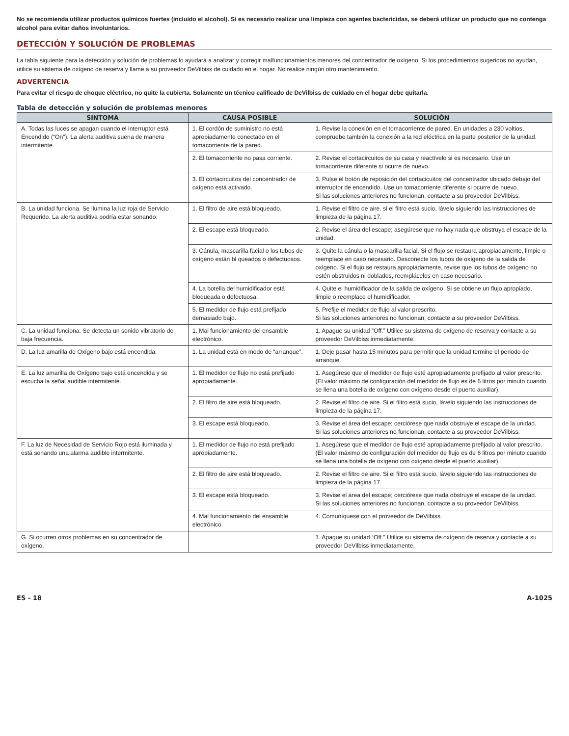No se recomienda utilizar productos químicos fuertes (incluido el alcohol). Si es necesario realizar una limpieza con agentes bactericidas, se deberá utilizar un producto que no contenga alcohol para evitar daños involuntarios.
DETECCIÓN Y SOLUCIÓN DE PROBLEMAS
La tabla siguiente para la detección y solución de problemas lo ayudará a analizar y corregir malfuncionamientos menores del concentrador de oxígeno. Si los procedimientos sugeridos no ayudan, utilice su sistema de oxígeno de reserva y llame a su proveedor DeVilbiss de cuidado en el hogar. No realice ningún otro mantenimiento.
ADVERTENCIA
Para evitar el riesgo de choque eléctrico, no quite la cubierta. Solamente un técnico calificado de DeVilbiss de cuidado en el hogar debe quitarla.
Tabla de detección y solución de problemas menores
| SINTOMA | CAUSA POSIBLE | SOLUCIÓN |
| --- | --- | --- |
| A. Todas las luces se apagan cuando el interruptor está Encendido (“On”). La alerta auditiva suena de manera intermitente. | 1. El cordón de suministro no está apropiadamente conectado en el tomacorriente de la pared. | 1. Revise la conexión en el tomacorriente de pared. En unidades a 230 voltios, compruebe también la conexión a la red eléctrica en la parte posterior de la unidad. |
| | 2. El tomacorriente no pasa corriente. | 2. Revise el cortacircuitos de su casa y reactívelo si es necesario. Use un tomacorriente diferente si ocurre de nuevo. |
| | 3. El cortacircuitos del concentrador de oxígeno está activado. | 3. Pulse el botón de reposición del cortacicuitos del concentrador ubicado debajo del interruptor de encendido. Use un tomacorriente diferente si ocurre de nuevo. Si las soluciones anteriores no funcionan, contacte a su proveedor DeVilbiss. |
| B. La unidad funciona. Se ilumina la luz roja de Servicio Requerido. La alerta auditiva podría estar sonando. | 1. El filtro de aire está bloqueado. | 1. Revise el filtro de aire. si el filtro está sucio, lávelo siguiendo las instrucciones de limpieza de la página 17. |
| | 2. El escape está bloqueado. | 2. Revise el área del escape; asegúrese que no hay nada que obstruya el escape de la unidad. |
| | 3. Cánula, mascarilla facial o los tubos de oxígeno están bl queados o defectuosos. | 3. Quite la cánula o la mascarilla facial. Si el flujo se restaura apropiadamente, limpie o reemplace en caso necesario. Desconecte los tubos de oxígeno de la salida de oxígeno. Si el flujo se restaura apropiadamente, revise que los tubos de oxígeno no estén obstruidos ni doblados, reemplácelos en caso necesario. |
| | 4. La botella del humidificador está bloqueada o defectuosa. | 4. Quite el humidificador de la salida de oxígeno. Si se obtiene un flujo apropiado, limpie o reemplace el humidificador. |
| | 5. El medidor de flujo está prefijado demasiado bajo. | 5. Prefije el medidor de flujo al valor prescrito. Si las soluciones anteriores no funcionan, contacte a su proveedor DeVilbiss. |
| C. La unidad funciona. Se detecta un sonido vibratorio de baja frecuencia. | 1. Mal funcionamiento del ensamble electrónico. | 1. Apague su unidad “Off.” Utilice su sistema de oxígeno de reserva y contacte a su proveedor DeVilbiss inmediatamente. |
| D. La luz amarilla de Oxígeno bajo está encendida. | 1. La unidad está en modo de “arranque”. | 1. Deje pasar hasta 15 minutos para permitir que la unidad termine el periodo de arranque. |
| E. La luz amarilla de Oxígeno bajo está encendida y se escucha la señal audible intermitente. | 1. El medidor de flujo no está prefijado apropiadamente. | 1. Asegúrese que el medidor de flujo esté apropiadamente prefijado al valor prescrito. (El valor máximo de configuración del medidor de flujo es de 6 litros por minuto cuando se llena una botella de oxígeno con oxígeno desde el puerto auxiliar). |
| | 2. El filtro de aire está bloqueado. | 2. Revise el filtro de aire. Si el filtro está sucio, lávelo siguiendo las instrucciones de limpieza de la página 17. |
| | 3. El escape está bloqueado. | 3. Revise el área del escape; cerciórese que nada obstruye el escape de la unidad. Si las soluciones anteriores no funcionan, contacte a su proveedor DeVilbiss. |
| F. La luz de Necesidad de Servicio Rojo está iluminada y está sonando una alarma audible intermitente. | 1. El medidor de flujo no está prefijado apropiadamente. | 1. Asegúrese que el medidor de flujo esté apropiadamente prefijado al valor prescrito. (El valor máximo de configuración del medidor de flujo es de 6 litros por minuto cuando se llena una botella de oxígeno con oxígeno desde el puerto auxiliar). |
| | 2. El filtro de aire está bloqueado. | 2. Revise el filtro de aire. Si el filtro está sucio, lávelo siguiendo las instrucciones de limpieza de la página 17. |
| | 3. El escape está bloqueado. | 3. Revise el área del escape; cerciórese que nada obstruye el escape de la unidad. Si las soluciones anteriores no funcionan, contacte a su proveedor DeVilbiss. |
| | 4. Mal funcionamiento del ensamble electrónico. | 4. Comuníquese con el proveedor de DeVilbiss. |
| G. Si ocurren otros problemas en su concentrador de oxígeno. | | 1. Apague su unidad “Off.” Utilice su sistema de oxígeno de reserva y contacte a su proveedor DeVilbiss inmediatamente. |
ES - 18 A-1025